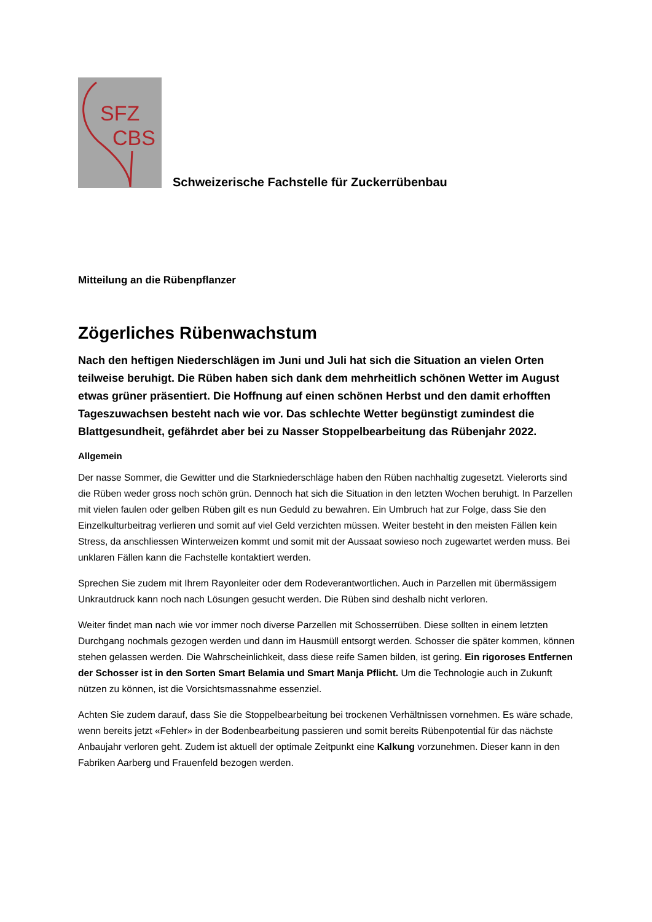SFZ
CBS
Schweizerische Fachstelle für Zuckerrübenbau
Mitteilung an die Rübenpflanzer
Zögerliches Rübenwachstum
Nach den heftigen Niederschlägen im Juni und Juli hat sich die Situation an vielen Orten teilweise beruhigt. Die Rüben haben sich dank dem mehrheitlich schönen Wetter im August etwas grüner präsentiert. Die Hoffnung auf einen schönen Herbst und den damit erhofften Tageszuwachsen besteht nach wie vor. Das schlechte Wetter begünstigt zumindest die Blattgesundheit, gefährdet aber bei zu Nasser Stoppelbearbeitung das Rübenjahr 2022.
Allgemein
Der nasse Sommer, die Gewitter und die Starkniederschläge haben den Rüben nachhaltig zugesetzt. Vielerorts sind die Rüben weder gross noch schön grün. Dennoch hat sich die Situation in den letzten Wochen beruhigt. In Parzellen mit vielen faulen oder gelben Rüben gilt es nun Geduld zu bewahren. Ein Umbruch hat zur Folge, dass Sie den Einzelkulturbeitrag verlieren und somit auf viel Geld verzichten müssen. Weiter besteht in den meisten Fällen kein Stress, da anschliessen Winterweizen kommt und somit mit der Aussaat sowieso noch zugewartet werden muss. Bei unklaren Fällen kann die Fachstelle kontaktiert werden.
Sprechen Sie zudem mit Ihrem Rayonleiter oder dem Rodeverantwortlichen. Auch in Parzellen mit übermässigem Unkrautdruck kann noch nach Lösungen gesucht werden. Die Rüben sind deshalb nicht verloren.
Weiter findet man nach wie vor immer noch diverse Parzellen mit Schosserrüben. Diese sollten in einem letzten Durchgang nochmals gezogen werden und dann im Hausmüll entsorgt werden. Schosser die später kommen, können stehen gelassen werden. Die Wahrscheinlichkeit, dass diese reife Samen bilden, ist gering. Ein rigoroses Entfernen der Schosser ist in den Sorten Smart Belamia und Smart Manja Pflicht. Um die Technologie auch in Zukunft nützen zu können, ist die Vorsichtsmassnahme essenziel.
Achten Sie zudem darauf, dass Sie die Stoppelbearbeitung bei trockenen Verhältnissen vornehmen. Es wäre schade, wenn bereits jetzt «Fehler» in der Bodenbearbeitung passieren und somit bereits Rübenpotential für das nächste Anbaujahr verloren geht. Zudem ist aktuell der optimale Zeitpunkt eine Kalkung vorzunehmen. Dieser kann in den Fabriken Aarberg und Frauenfeld bezogen werden.